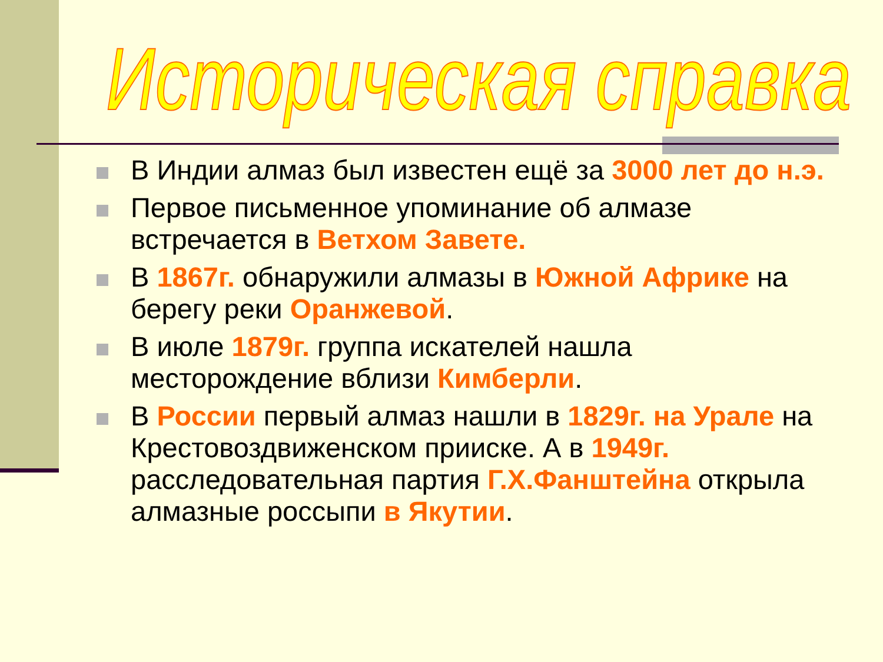Историческая справка
В Индии алмаз был известен ещё за 3000 лет до н.э.
Первое письменное упоминание об алмазе встречается в Ветхом Завете.
В 1867г. обнаружили алмазы в Южной Африке на берегу реки Оранжевой.
В июле 1879г. группа искателей нашла месторождение вблизи Кимберли.
В России первый алмаз нашли в 1829г. на Урале на Крестовоздвиженском прииске. А в 1949г. расследовательная партия Г.Х.Фанштейна открыла алмазные россыпи в Якутии.